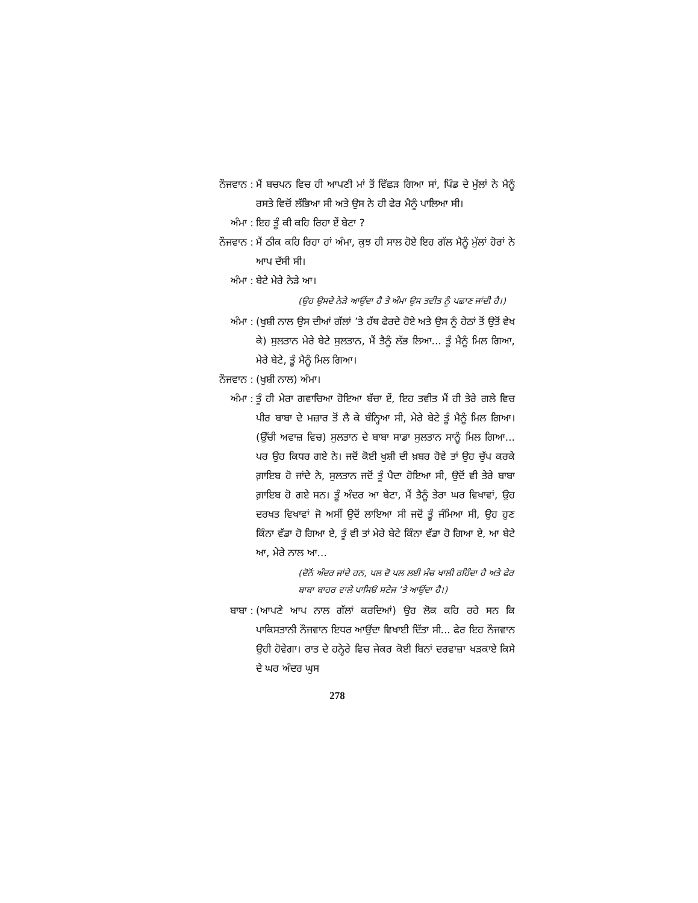ਨੌਜਵਾਨ : ਮੈਂ ਬਚਪਨ ਵਿਚ ਹੀ ਆਪਣੀ ਮਾਂ ਤੋਂ ਵਿੱਛੜ ਗਿਆ ਸਾਂ, ਪਿੰਡ ਦੇ ਮੁੱਲਾਂ ਨੇ ਮੈਨੂੰ ਰਸਤੇ ਵਿਚੋਂ ਲੱਭਿਆ ਸੀ ਅਤੇ ਉਸ ਨੇ ਹੀ ਫੇਰ ਮੈਨੂੰ ਪਾਲਿਆ ਸੀ।
ਅੰਮਾ : ਇਹ ਤੂੰ ਕੀ ਕਹਿ ਰਿਹਾ ਏਂ ਬੇਟਾ ?
ਨੌਜਵਾਨ : ਮੈਂ ਠੀਕ ਕਹਿ ਰਿਹਾ ਹਾਂ ਅੰਮਾ, ਕੁਝ ਹੀ ਸਾਲ ਹੋਏ ਇਹ ਗੱਲ ਮੈਨੂੰ ਮੁੱਲਾਂ ਹੋਰਾਂ ਨੇ ਆਪ ਦੱਸੀ ਸੀ।
ਅੰਮਾ : ਬੇਟੇ ਮੇਰੇ ਨੇੜੇ ਆ।
(ਉਹ ਉਸਦੇ ਨੇੜੇ ਆਉਂਦਾ ਹੈ ਤੇ ਅੰਮਾ ਉਸ ਤਵੀਤ ਨੂੰ ਪਛਾਣ ਜਾਂਦੀ ਹੈ।)
ਅੰਮਾ : (ਖੁਸ਼ੀ ਨਾਲ ਉਸ ਦੀਆਂ ਗੱਲਾਂ ’ਤੇ ਹੱਥ ਫੇਰਦੇ ਹੋਏ ਅਤੇ ਉਸ ਨੂੰ ਹੇਠਾਂ ਤੋਂ ਉਤੋਂ ਵੇਖ ਕੇ) ਸੁਲਤਾਨ ਮੇਰੇ ਬੇਟੇ ਸੁਲਤਾਨ, ਮੈਂ ਤੈਨੂੰ ਲੱਭ ਲਿਆ... ਤੂੰ ਮੈਨੂੰ ਮਿਲ ਗਿਆ, ਮੇਰੇ ਬੇਟੇ, ਤੂੰ ਮੈਨੂੰ ਮਿਲ ਗਿਆ।
ਨੌਜਵਾਨ : (ਖੁਸ਼ੀ ਨਾਲ) ਅੰਮਾ।
ਅੰਮਾ : ਤੂੰ ਹੀ ਮੇਰਾ ਗਵਾਚਿਆ ਹੋਇਆ ਬੱਚਾ ਏਂ, ਇਹ ਤਵੀਤ ਮੈਂ ਹੀ ਤੇਰੇ ਗਲੇ ਵਿਚ ਪੀਰ ਬਾਬਾ ਦੇ ਮਜ਼ਾਰ ਤੋਂ ਲੈ ਕੇ ਬੰਨ੍ਹਿਆ ਸੀ, ਮੇਰੇ ਬੇਟੇ ਤੂੰ ਮੈਨੂੰ ਮਿਲ ਗਿਆ। (ਉੱਚੀ ਅਵਾਜ਼ ਵਿਚ) ਸੁਲਤਾਨ ਦੇ ਬਾਬਾ ਸਾਡਾ ਸੁਲਤਾਨ ਸਾਨੂੰ ਮਿਲ ਗਿਆ... ਪਰ ਉਹ ਕਿਧਰ ਗਏ ਨੇ। ਜਦੋਂ ਕੋਈ ਖੁਸ਼ੀ ਦੀ ਖ਼ਬਰ ਹੋਵੇ ਤਾਂ ਉਹ ਚੁੱਪ ਕਰਕੇ ਗ਼ਾਇਬ ਹੋ ਜਾਂਦੇ ਨੇ, ਸੁਲਤਾਨ ਜਦੋਂ ਤੂੰ ਪੈਦਾ ਹੋਇਆ ਸੀ, ਉਦੋਂ ਵੀ ਤੇਰੇ ਬਾਬਾ ਗ਼ਾਇਬ ਹੋ ਗਏ ਸਨ। ਤੂੰ ਅੰਦਰ ਆ ਬੇਟਾ, ਮੈਂ ਤੈਨੂੰ ਤੇਰਾ ਘਰ ਵਿਖਾਵਾਂ, ਉਹ ਦਰਖਤ ਵਿਖਾਵਾਂ ਜੋ ਅਸੀਂ ਉਦੋਂ ਲਾਇਆ ਸੀ ਜਦੋਂ ਤੂੰ ਜੰਮਿਆ ਸੀ, ਉਹ ਹੁਣ ਕਿੰਨਾ ਵੱਡਾ ਹੋ ਗਿਆ ਏ, ਤੂੰ ਵੀ ਤਾਂ ਮੇਰੇ ਬੇਟੇ ਕਿੰਨਾ ਵੱਡਾ ਹੋ ਗਿਆ ਏ, ਆ ਬੇਟੇ ਆ, ਮੇਰੇ ਨਾਲ ਆ...
(ਦੋਨੋਂ ਅੰਦਰ ਜਾਂਦੇ ਹਨ, ਪਲ ਦੋ ਪਲ ਲਈ ਮੰਚ ਖਾਲੀ ਰਹਿੰਦਾ ਹੈ ਅਤੇ ਫੇਰ ਬਾਬਾ ਬਾਹਰ ਵਾਲੇ ਪਾਸਿਓਂ ਸਟੇਜ ’ਤੇ ਆਉਂਦਾ ਹੈ।)
ਬਾਬਾ : (ਆਪਣੇ ਆਪ ਨਾਲ ਗੱਲਾਂ ਕਰਦਿਆਂ) ਉਹ ਲੋਕ ਕਹਿ ਰਹੇ ਸਨ ਕਿ ਪਾਕਿਸਤਾਨੀ ਨੌਜਵਾਨ ਇਧਰ ਆਉਂਦਾ ਵਿਖਾਈ ਦਿੱਤਾ ਸੀ... ਫੇਰ ਇਹ ਨੌਜਵਾਨ ਉਹੀ ਹੋਵੇਗਾ। ਰਾਤ ਦੇ ਹਨ੍ਹੇਰੇ ਵਿਚ ਜੇਕਰ ਕੋਈ ਬਿਨਾਂ ਦਰਵਾਜ਼ਾ ਖੜਕਾਏ ਕਿਸੇ ਦੇ ਘਰ ਅੰਦਰ ਘੁਸ
278